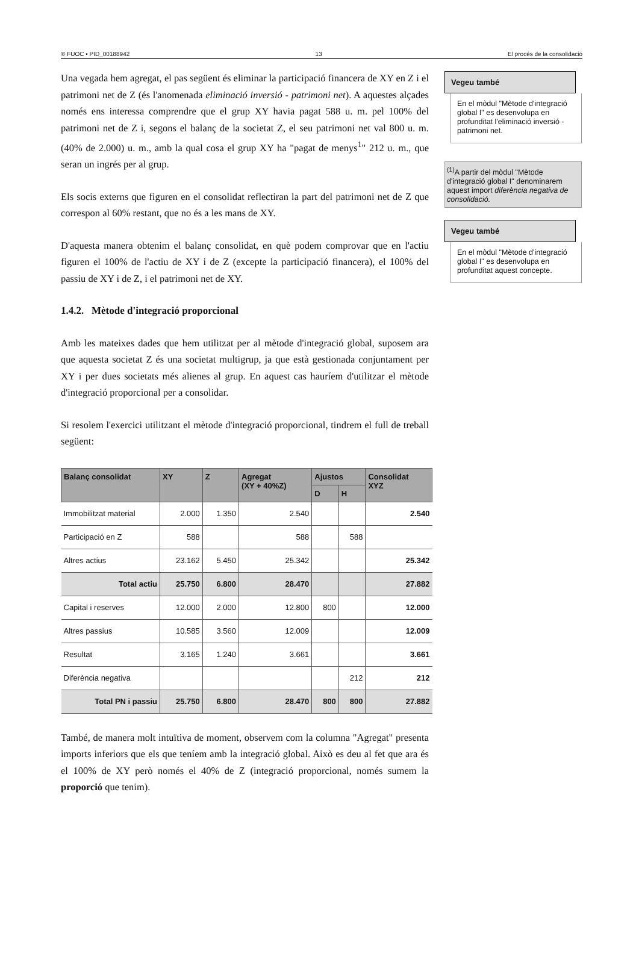© FUOC • PID_00188942 13 El procés de la consolidació
Una vegada hem agregat, el pas següent és eliminar la participació financera de XY en Z i el patrimoni net de Z (és l'anomenada eliminació inversió - patrimoni net). A aquestes alçades només ens interessa comprendre que el grup XY havia pagat 588 u. m. pel 100% del patrimoni net de Z i, segons el balanç de la societat Z, el seu patrimoni net val 800 u. m. (40% de 2.000) u. m., amb la qual cosa el grup XY ha "pagat de menys<sup>1</sup>" 212 u. m., que seran un ingrés per al grup.
Els socis externs que figuren en el consolidat reflectiran la part del patrimoni net de Z que correspon al 60% restant, que no és a les mans de XY.
D'aquesta manera obtenim el balanç consolidat, en què podem comprovar que en l'actiu figuren el 100% de l'actiu de XY i de Z (excepte la participació financera), el 100% del passiu de XY i de Z, i el patrimoni net de XY.
1.4.2. Mètode d'integració proporcional
Amb les mateixes dades que hem utilitzat per al mètode d'integració global, suposem ara que aquesta societat Z és una societat multigrup, ja que està gestionada conjuntament per XY i per dues societats més alienes al grup. En aquest cas hauríem d'utilitzar el mètode d'integració proporcional per a consolidar.
Si resolem l'exercici utilitzant el mètode d'integració proporcional, tindrem el full de treball següent:
| Balanç consolidat | XY | Z | Agregat (XY + 40%Z) | Ajustos | | Consolidat XYZ |
| --- | --- | --- | --- | --- | --- | --- |
| | | | | D | H | |
| Immobilitzat material | 2.000 | 1.350 | 2.540 | | | 2.540 |
| Participació en Z | 588 | | 588 | | 588 | |
| Altres actius | 23.162 | 5.450 | 25.342 | | | 25.342 |
| Total actiu | 25.750 | 6.800 | 28.470 | | | 27.882 |
| Capital i reserves | 12.000 | 2.000 | 12.800 | 800 | | 12.000 |
| Altres passius | 10.585 | 3.560 | 12.009 | | | 12.009 |
| Resultat | 3.165 | 1.240 | 3.661 | | | 3.661 |
| Diferència negativa | | | | | 212 | 212 |
| Total PN i passiu | 25.750 | 6.800 | 28.470 | 800 | 800 | 27.882 |
També, de manera molt intuïtiva de moment, observem com la columna "Agregat" presenta imports inferiors que els que teníem amb la integració global. Això es deu al fet que ara és el 100% de XY però només el 40% de Z (integració proporcional, només sumem la proporció que tenim).
Vegeu també
En el mòdul "Mètode d'integració global I" es desenvolupa en profunditat l'eliminació inversió - patrimoni net.
<sup>(1)</sup> A partir del mòdul "Mètode d'integració global I" denominarem aquest import diferència negativa de consolidació.
Vegeu també
En el mòdul "Mètode d'integració global I" es desenvolupa en profunditat aquest concepte.